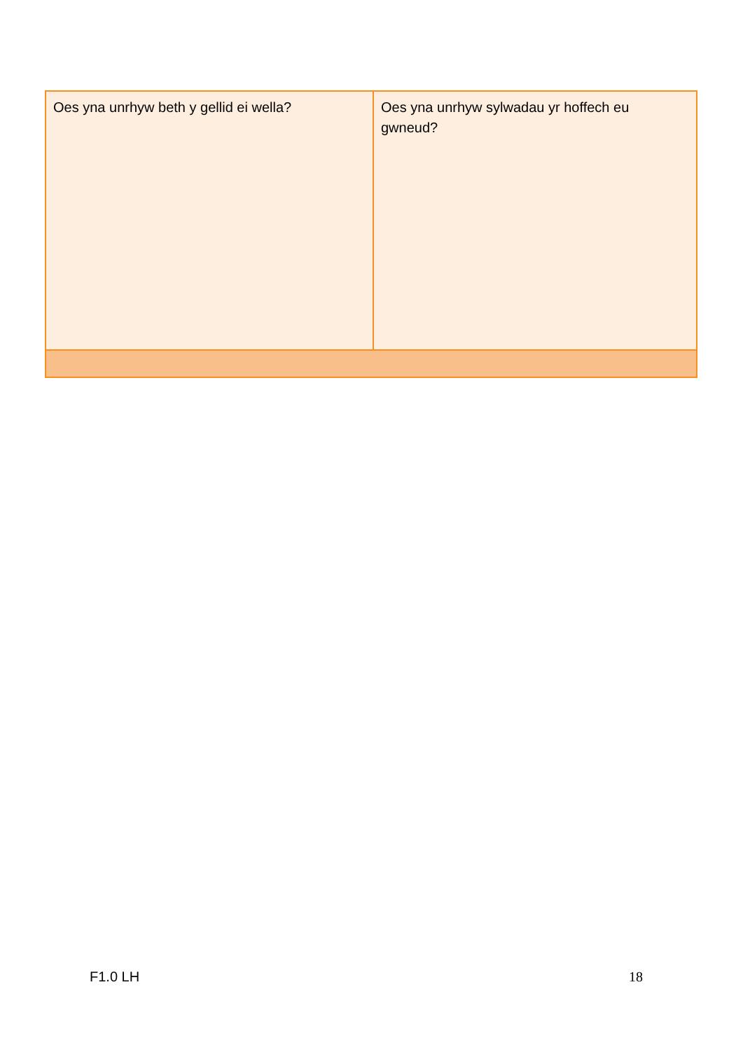| Oes yna unrhyw beth y gellid ei wella? | Oes yna unrhyw sylwadau yr hoffech eu gwneud? |
F1.0 LH 18